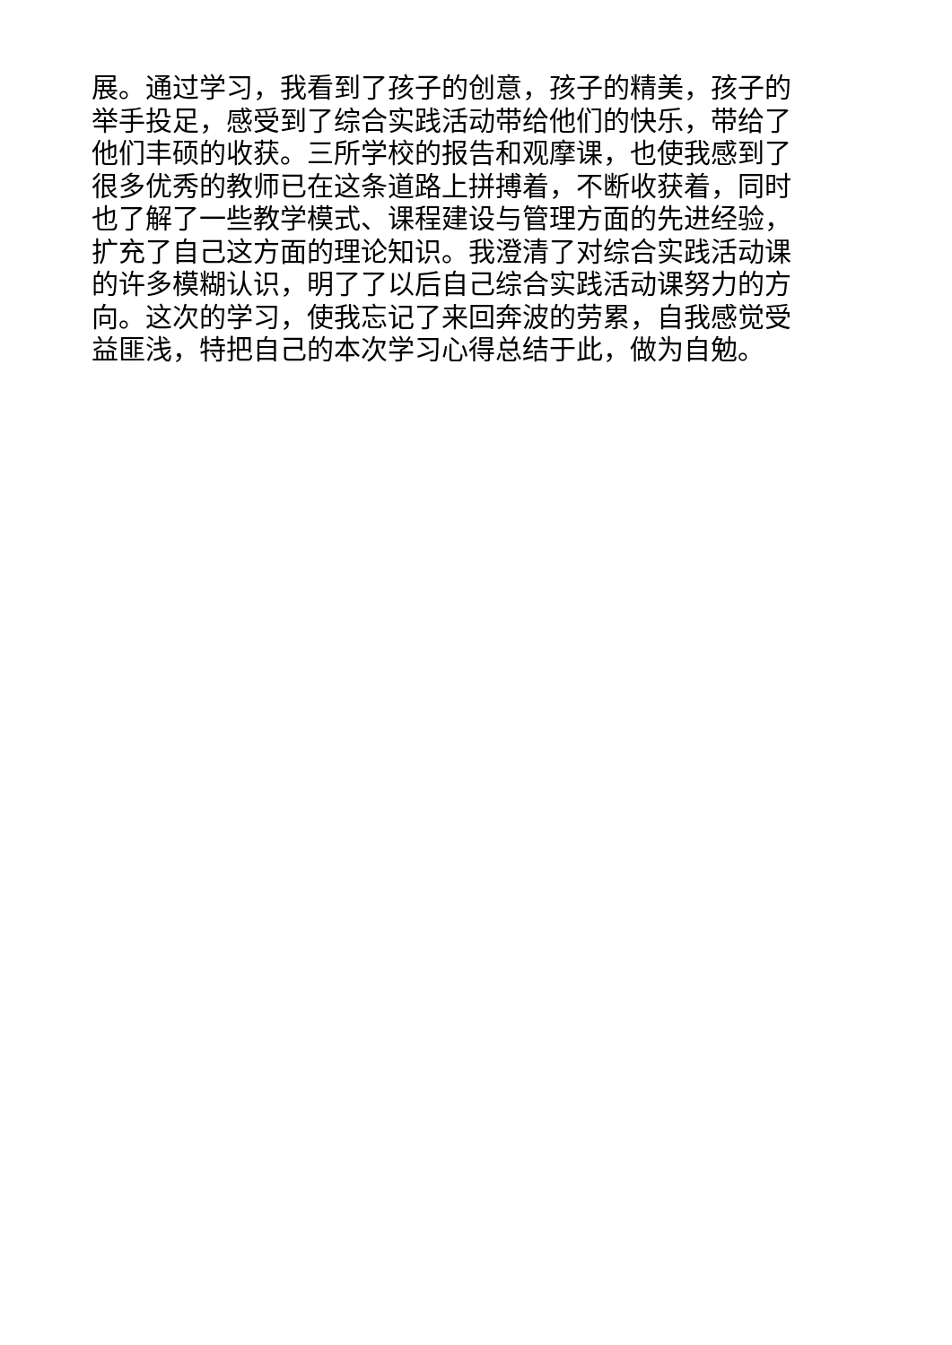展。通过学习，我看到了孩子的创意，孩子的精美，孩子的
举手投足，感受到了综合实践活动带给他们的快乐，带给了
他们丰硕的收获。三所学校的报告和观摩课，也使我感到了
很多优秀的教师已在这条道路上拼搏着，不断收获着，同时
也了解了一些教学模式、课程建设与管理方面的先进经验，
扩充了自己这方面的理论知识。我澄清了对综合实践活动课
的许多模糊认识，明了了以后自己综合实践活动课努力的方
向。这次的学习，使我忘记了来回奔波的劳累，自我感觉受
益匪浅，特把自己的本次学习心得总结于此，做为自勉。